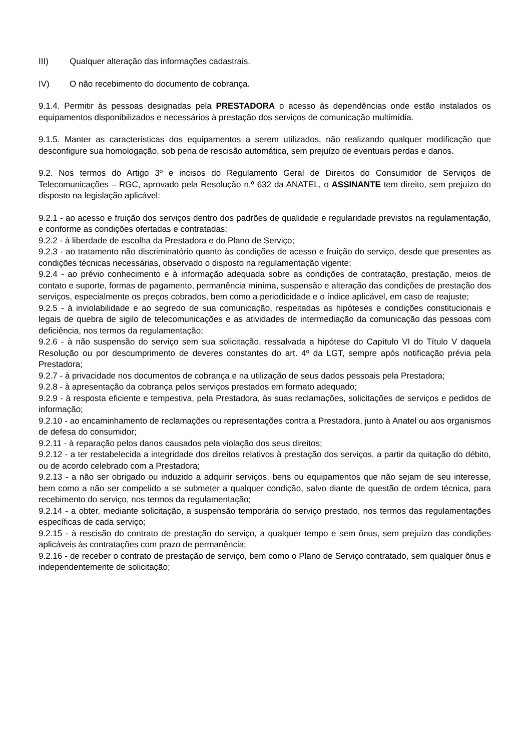III) Qualquer alteração das informações cadastrais.
IV) O não recebimento do documento de cobrança.
9.1.4. Permitir às pessoas designadas pela PRESTADORA o acesso às dependências onde estão instalados os equipamentos disponibilizados e necessários à prestação dos serviços de comunicação multimídia.
9.1.5. Manter as características dos equipamentos a serem utilizados, não realizando qualquer modificação que desconfigure sua homologação, sob pena de rescisão automática, sem prejuízo de eventuais perdas e danos.
9.2. Nos termos do Artigo 3º e incisos do Regulamento Geral de Direitos do Consumidor de Serviços de Telecomunicações – RGC, aprovado pela Resolução n.º 632 da ANATEL, o ASSINANTE tem direito, sem prejuízo do disposto na legislação aplicável:
9.2.1 - ao acesso e fruição dos serviços dentro dos padrões de qualidade e regularidade previstos na regulamentação, e conforme as condições ofertadas e contratadas;
9.2.2 - à liberdade de escolha da Prestadora e do Plano de Serviço;
9.2.3 - ao tratamento não discriminatório quanto às condições de acesso e fruição do serviço, desde que presentes as condições técnicas necessárias, observado o disposto na regulamentação vigente;
9.2.4 - ao prévio conhecimento e à informação adequada sobre as condições de contratação, prestação, meios de contato e suporte, formas de pagamento, permanência mínima, suspensão e alteração das condições de prestação dos serviços, especialmente os preços cobrados, bem como a periodicidade e o índice aplicável, em caso de reajuste;
9.2.5 - à inviolabilidade e ao segredo de sua comunicação, respeitadas as hipóteses e condições constitucionais e legais de quebra de sigilo de telecomunicações e as atividades de intermediação da comunicação das pessoas com deficiência, nos termos da regulamentação;
9.2.6 - à não suspensão do serviço sem sua solicitação, ressalvada a hipótese do Capítulo VI do Título V daquela Resolução ou por descumprimento de deveres constantes do art. 4º da LGT, sempre após notificação prévia pela Prestadora;
9.2.7 - à privacidade nos documentos de cobrança e na utilização de seus dados pessoais pela Prestadora;
9.2.8 - à apresentação da cobrança pelos serviços prestados em formato adequado;
9.2.9 - à resposta eficiente e tempestiva, pela Prestadora, às suas reclamações, solicitações de serviços e pedidos de informação;
9.2.10 - ao encaminhamento de reclamações ou representações contra a Prestadora, junto à Anatel ou aos organismos de defesa do consumidor;
9.2.11 - à reparação pelos danos causados pela violação dos seus direitos;
9.2.12 - a ter restabelecida a integridade dos direitos relativos à prestação dos serviços, a partir da quitação do débito, ou de acordo celebrado com a Prestadora;
9.2.13 - a não ser obrigado ou induzido a adquirir serviços, bens ou equipamentos que não sejam de seu interesse, bem como a não ser compelido a se submeter a qualquer condição, salvo diante de questão de ordem técnica, para recebimento do serviço, nos termos da regulamentação;
9.2.14 - a obter, mediante solicitação, a suspensão temporária do serviço prestado, nos termos das regulamentações específicas de cada serviço;
9.2.15 - à rescisão do contrato de prestação do serviço, a qualquer tempo e sem ônus, sem prejuízo das condições aplicáveis às contratações com prazo de permanência;
9.2.16 - de receber o contrato de prestação de serviço, bem como o Plano de Serviço contratado, sem qualquer ônus e independentemente de solicitação;